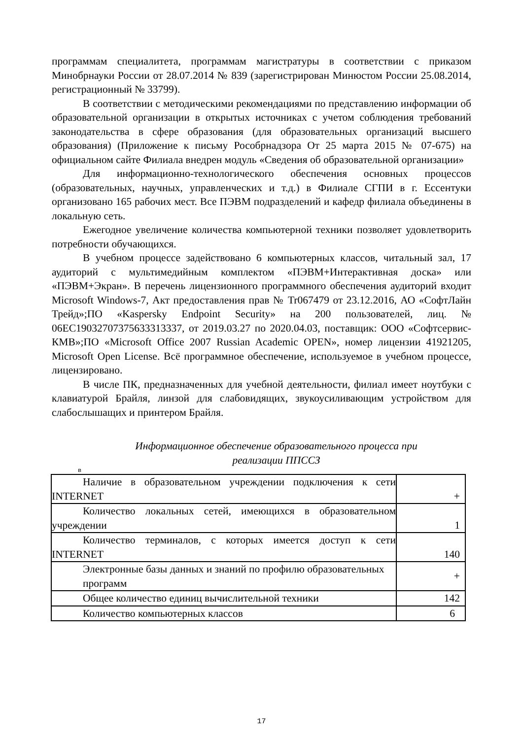программам специалитета, программам магистратуры в соответствии с приказом Минобрнауки России от 28.07.2014 № 839 (зарегистрирован Минюстом России 25.08.2014, регистрационный № 33799).
В соответствии с методическими рекомендациями по представлению информации об образовательной организации в открытых источниках с учетом соблюдения требований законодательства в сфере образования (для образовательных организаций высшего образования) (Приложение к письму Рособрнадзора От 25 марта 2015 № 07-675) на официальном сайте Филиала внедрен модуль «Сведения об образовательной организации»
Для информационно-технологического обеспечения основных процессов (образовательных, научных, управленческих и т.д.) в Филиале СГПИ в г. Ессентуки организовано 165 рабочих мест. Все ПЭВМ подразделений и кафедр филиала объединены в локальную сеть.
Ежегодное увеличение количества компьютерной техники позволяет удовлетворить потребности обучающихся.
В учебном процессе задействовано 6 компьютерных классов, читальный зал, 17 аудиторий с мультимедийным комплектом «ПЭВМ+Интерактивная доска» или «ПЭВМ+Экран». В перечень лицензионного программного обеспечения аудиторий входит Microsoft Windows-7, Акт предоставления прав № Tr067479 от 23.12.2016, АО «СофтЛайн Трейд»;ПО «Kaspersky Endpoint Security» на 200 пользователей, лиц. № 06ЕС19032707375633313337, от 2019.03.27 по 2020.04.03, поставщик: ООО «Софтсервис-КМВ»;ПО «Microsoft Office 2007 Russian Academic OPEN», номер лицензии 41921205, Microsoft Open License. Всё программное обеспечение, используемое в учебном процессе, лицензировано.
В числе ПК, предназначенных для учебной деятельности, филиал имеет ноутбуки с клавиатурой Брайля, линзой для слабовидящих, звукоусиливающим устройством для слабослышащих и принтером Брайля.
Информационное обеспечение образовательного процесса при
реализации ППССЗ
в
| Наличие в образовательном учреждении подключения к сети INTERNET | + |
| Количество локальных сетей, имеющихся в образовательном учреждении | 1 |
| Количество терминалов, с которых имеется доступ к сети INTERNET | 140 |
| Электронные базы данных и знаний по профилю образовательных программ | + |
| Общее количество единиц вычислительной техники | 142 |
| Количество компьютерных классов | 6 |
17